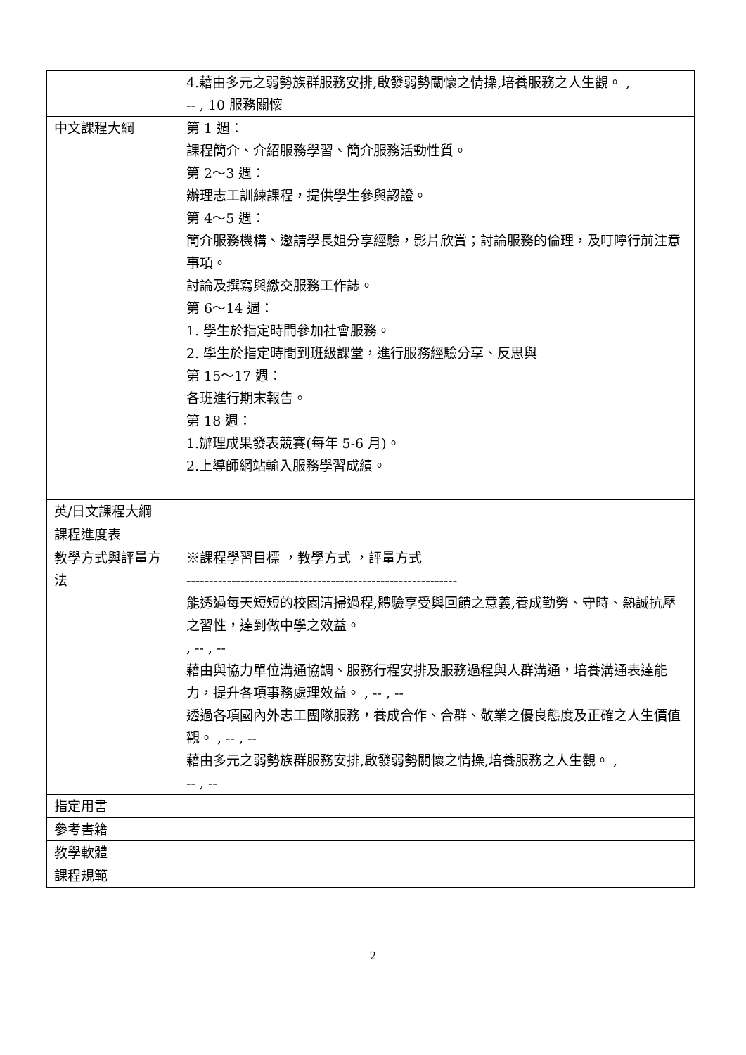| | 4.藉由多元之弱勢族群服務安排,啟發弱勢關懷之情操,培養服務之人生觀。 , -- , 10 服務關懷 |
| 中文課程大綱 | 第 1 週： 課程簡介、介紹服務學習、簡介服務活動性質。 第 2～3 週： 辦理志工訓練課程，提供學生參與認證。 第 4～5 週： 簡介服務機構、邀請學長姐分享經驗，影片欣賞；討論服務的倫理，及叮嚀行前注意事項。 討論及撰寫與繳交服務工作誌。 第 6～14 週： 1. 學生於指定時間參加社會服務。 2. 學生於指定時間到班級課堂，進行服務經驗分享、反思與 第 15～17 週： 各班進行期末報告。 第 18 週： 1.辦理成果發表競賽(每年 5-6 月)。 2.上導師網站輸入服務學習成績。 |
| 英/日文課程大綱 | |
| 課程進度表 | |
| 教學方式與評量方法 | ※課程學習目標 ，教學方式 ，評量方式 ------------------------------------------------------------ 能透過每天短短的校園清掃過程,體驗享受與回饋之意義,養成勤勞、守時、熱誠抗壓之習性，達到做中學之效益。 , -- , -- 藉由與協力單位溝通協調、服務行程安排及服務過程與人群溝通，培養溝通表達能力，提升各項事務處理效益。 , -- , -- 透過各項國內外志工團隊服務，養成合作、合群、敬業之優良態度及正確之人生價值觀。 , -- , -- 藉由多元之弱勢族群服務安排,啟發弱勢關懷之情操,培養服務之人生觀。 , -- , -- |
| 指定用書 | |
| 參考書籍 | |
| 教學軟體 | |
| 課程規範 | |
2